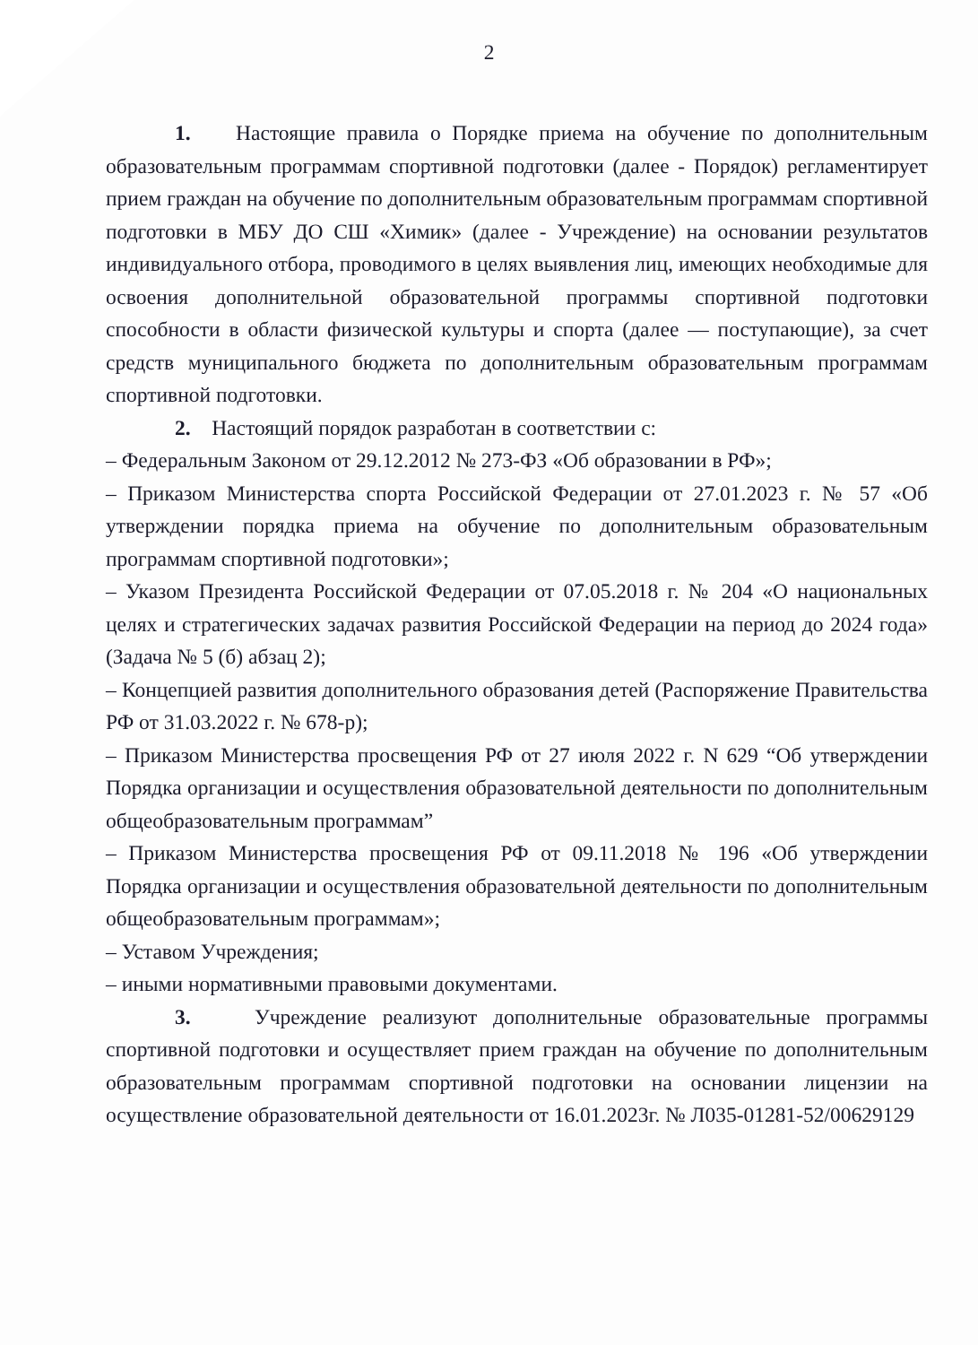2
1. Настоящие правила о Порядке приема на обучение по дополнительным образовательным программам спортивной подготовки (далее - Порядок) регламентирует прием граждан на обучение по дополнительным образовательным программам спортивной подготовки в МБУ ДО СШ «Химик» (далее - Учреждение) на основании результатов индивидуального отбора, проводимого в целях выявления лиц, имеющих необходимые для освоения дополнительной образовательной программы спортивной подготовки способности в области физической культуры и спорта (далее — поступающие), за счет средств муниципального бюджета по дополнительным образовательным программам спортивной подготовки.
2. Настоящий порядок разработан в соответствии с:
– Федеральным Законом от 29.12.2012 № 273-ФЗ «Об образовании в РФ»;
– Приказом Министерства спорта Российской Федерации от 27.01.2023 г. № 57 «Об утверждении порядка приема на обучение по дополнительным образовательным программам спортивной подготовки»;
– Указом Президента Российской Федерации от 07.05.2018 г. № 204 «О национальных целях и стратегических задачах развития Российской Федерации на период до 2024 года» (Задача № 5 (б) абзац 2);
– Концепцией развития дополнительного образования детей (Распоряжение Правительства РФ от 31.03.2022 г. № 678-р);
– Приказом Министерства просвещения РФ от 27 июля 2022 г. N 629 “Об утверждении Порядка организации и осуществления образовательной деятельности по дополнительным общеобразовательным программам”
– Приказом Министерства просвещения РФ от 09.11.2018 № 196 «Об утверждении Порядка организации и осуществления образовательной деятельности по дополнительным общеобразовательным программам»;
– Уставом Учреждения;
– иными нормативными правовыми документами.
3. Учреждение реализуют дополнительные образовательные программы спортивной подготовки и осуществляет прием граждан на обучение по дополнительным образовательным программам спортивной подготовки на основании лицензии на осуществление образовательной деятельности от 16.01.2023г. № Л035-01281-52/00629129